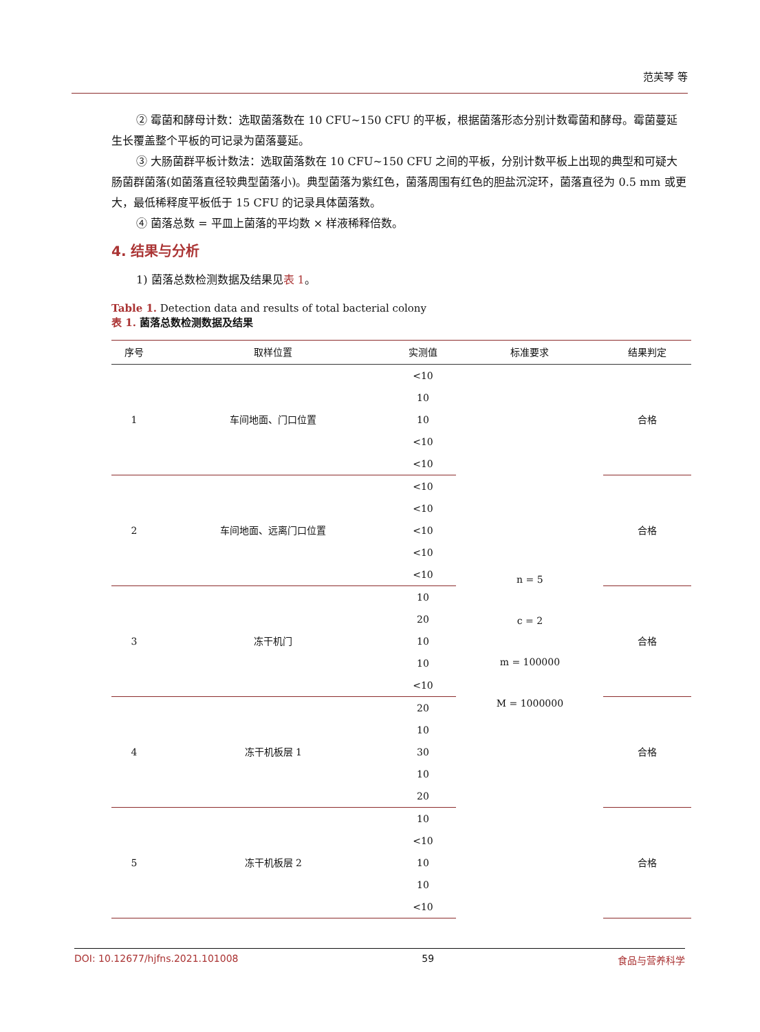范芙琴 等
② 霉菌和酵母计数：选取菌落数在 10 CFU~150 CFU 的平板，根据菌落形态分别计数霉菌和酵母。霉菌蔓延生长覆盖整个平板的可记录为菌落蔓延。
③ 大肠菌群平板计数法：选取菌落数在 10 CFU~150 CFU 之间的平板，分别计数平板上出现的典型和可疑大肠菌群菌落(如菌落直径较典型菌落小)。典型菌落为紫红色，菌落周围有红色的胆盐沉淀环，菌落直径为 0.5 mm 或更大，最低稀释度平板低于 15 CFU 的记录具体菌落数。
④ 菌落总数 = 平皿上菌落的平均数 × 样液稀释倍数。
4. 结果与分析
1) 菌落总数检测数据及结果见表 1。
Table 1. Detection data and results of total bacterial colony
表 1. 菌落总数检测数据及结果
| 序号 | 取样位置 | 实测值 | 标准要求 | 结果判定 |
| --- | --- | --- | --- | --- |
| 1 | 车间地面、门口位置 | <10 | n = 5 c = 2 m = 100000 M = 1000000 | 合格 |
| | | 10 | | |
| | | 10 | | |
| | | <10 | | |
| | | <10 | | |
| 2 | 车间地面、远离门口位置 | <10 | | 合格 |
| | | <10 | | |
| | | <10 | | |
| | | <10 | | |
| | | <10 | | |
| 3 | 冻干机门 | 10 | | 合格 |
| | | 20 | | |
| | | 10 | | |
| | | 10 | | |
| | | <10 | | |
| 4 | 冻干机板层 1 | 20 | | 合格 |
| | | 10 | | |
| | | 30 | | |
| | | 10 | | |
| | | 20 | | |
| 5 | 冻干机板层 2 | 10 | | 合格 |
| | | <10 | | |
| | | 10 | | |
| | | 10 | | |
| | | <10 | | |
DOI: 10.12677/hjfns.2021.101008 59 食品与营养科学